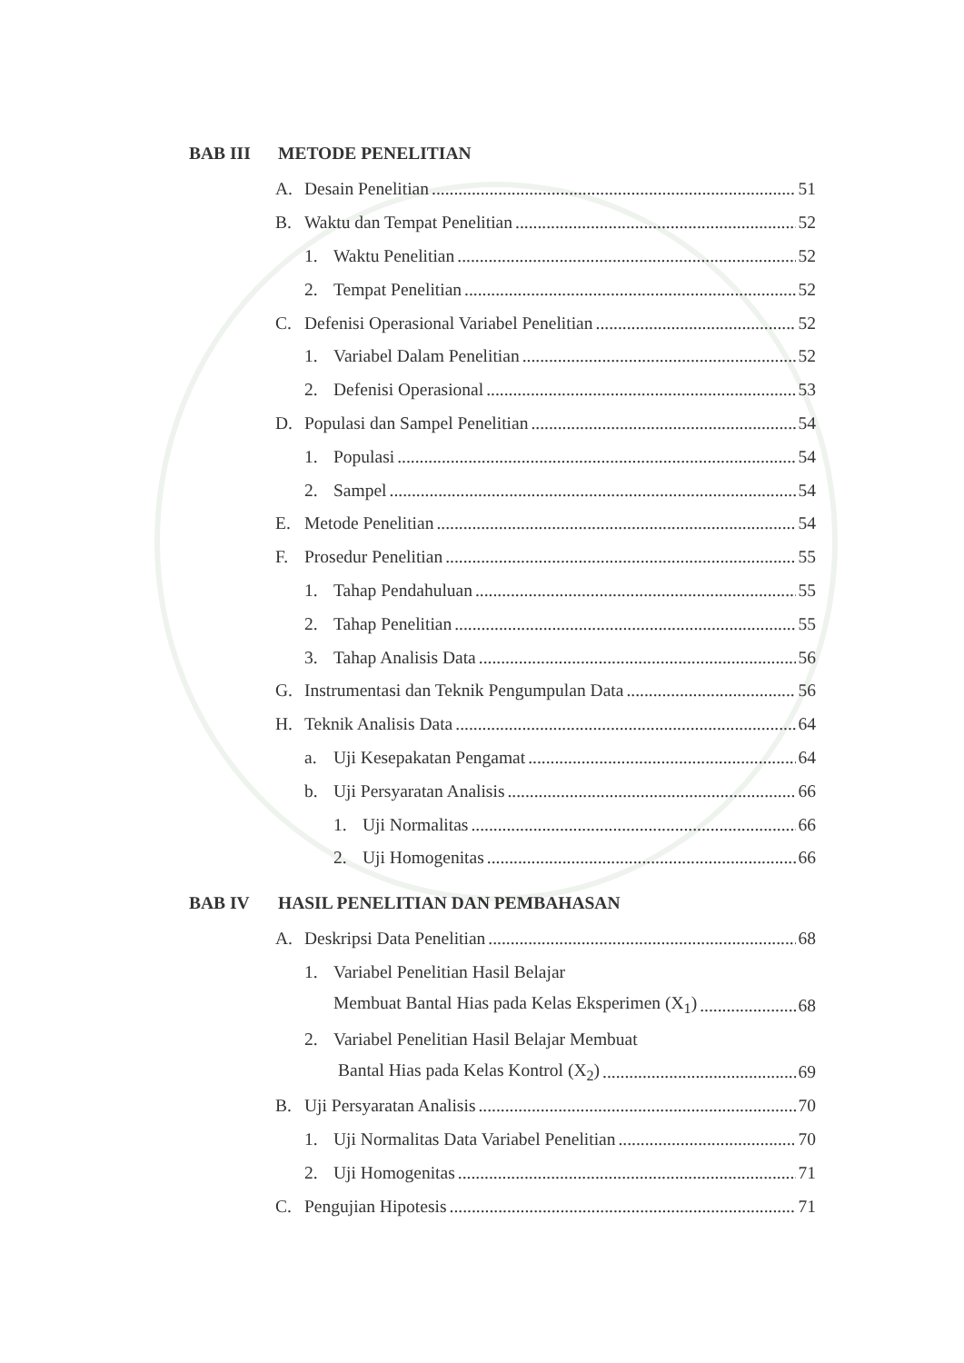BAB III METODE PENELITIAN
A. Desain Penelitian 51
B. Waktu dan Tempat Penelitian 52
1. Waktu Penelitian 52
2. Tempat Penelitian 52
C. Defenisi Operasional Variabel Penelitian 52
1. Variabel Dalam Penelitian 52
2. Defenisi Operasional 53
D. Populasi dan Sampel Penelitian 54
1. Populasi 54
2. Sampel 54
E. Metode Penelitian 54
F. Prosedur Penelitian 55
1. Tahap Pendahuluan 55
2. Tahap Penelitian 55
3. Tahap Analisis Data 56
G. Instrumentasi dan Teknik Pengumpulan Data 56
H. Teknik Analisis Data 64
a. Uji Kesepakatan Pengamat 64
b. Uji Persyaratan Analisis 66
1. Uji Normalitas 66
2. Uji Homogenitas 66
BAB IV HASIL PENELITIAN DAN PEMBAHASAN
A. Deskripsi Data Penelitian 68
1. Variabel Penelitian Hasil Belajar
Membuat Bantal Hias pada Kelas Eksperimen (X<sub>1</sub>) 68
2. Variabel Penelitian Hasil Belajar Membuat
Bantal Hias pada Kelas Kontrol (X<sub>2</sub>) 69
B. Uji Persyaratan Analisis 70
1. Uji Normalitas Data Variabel Penelitian 70
2. Uji Homogenitas 71
C. Pengujian Hipotesis 71